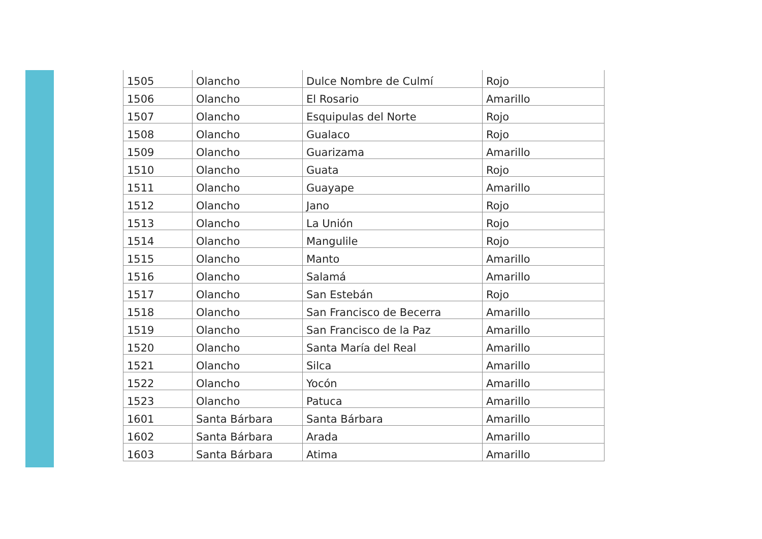| 1505 | Olancho | Dulce Nombre de Culmí | Rojo |
| 1506 | Olancho | El Rosario | Amarillo |
| 1507 | Olancho | Esquipulas del Norte | Rojo |
| 1508 | Olancho | Gualaco | Rojo |
| 1509 | Olancho | Guarizama | Amarillo |
| 1510 | Olancho | Guata | Rojo |
| 1511 | Olancho | Guayape | Amarillo |
| 1512 | Olancho | Jano | Rojo |
| 1513 | Olancho | La Unión | Rojo |
| 1514 | Olancho | Mangulile | Rojo |
| 1515 | Olancho | Manto | Amarillo |
| 1516 | Olancho | Salamá | Amarillo |
| 1517 | Olancho | San Estebán | Rojo |
| 1518 | Olancho | San Francisco de Becerra | Amarillo |
| 1519 | Olancho | San Francisco de la Paz | Amarillo |
| 1520 | Olancho | Santa María del Real | Amarillo |
| 1521 | Olancho | Silca | Amarillo |
| 1522 | Olancho | Yocón | Amarillo |
| 1523 | Olancho | Patuca | Amarillo |
| 1601 | Santa Bárbara | Santa Bárbara | Amarillo |
| 1602 | Santa Bárbara | Arada | Amarillo |
| 1603 | Santa Bárbara | Atima | Amarillo |